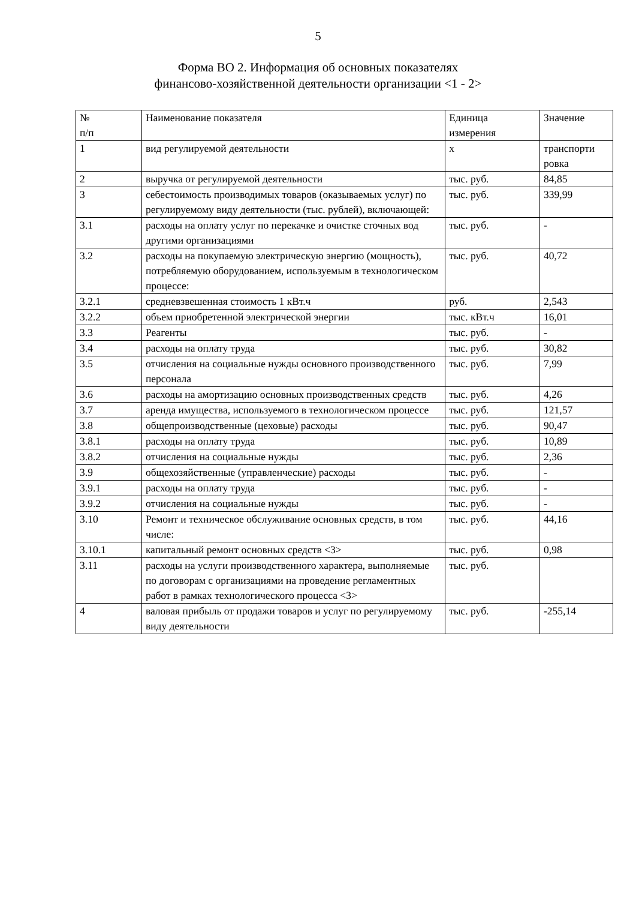5
Форма ВО 2. Информация об основных показателях
финансово-хозяйственной деятельности организации <1 - 2>
| № п/п | Наименование показателя | Единица измерения | Значение |
| 1 | вид регулируемой деятельности | х | транспорти ровка |
| 2 | выручка от регулируемой деятельности | тыс. руб. | 84,85 |
| 3 | себестоимость производимых товаров (оказываемых услуг) по регулируемому виду деятельности (тыс. рублей), включающей: | тыс. руб. | 339,99 |
| 3.1 | расходы на оплату услуг по перекачке и очистке сточных вод другими организациями | тыс. руб. | - |
| 3.2 | расходы на покупаемую электрическую энергию (мощность), потребляемую оборудованием, используемым в технологическом процессе: | тыс. руб. | 40,72 |
| 3.2.1 | средневзвешенная стоимость 1 кВт.ч | руб. | 2,543 |
| 3.2.2 | объем приобретенной электрической энергии | тыс. кВт.ч | 16,01 |
| 3.3 | Реагенты | тыс. руб. | - |
| 3.4 | расходы на оплату труда | тыс. руб. | 30,82 |
| 3.5 | отчисления на социальные нужды основного производственного персонала | тыс. руб. | 7,99 |
| 3.6 | расходы на амортизацию основных производственных средств | тыс. руб. | 4,26 |
| 3.7 | аренда имущества, используемого в технологическом процессе | тыс. руб. | 121,57 |
| 3.8 | общепроизводственные (цеховые) расходы | тыс. руб. | 90,47 |
| 3.8.1 | расходы на оплату труда | тыс. руб. | 10,89 |
| 3.8.2 | отчисления на социальные нужды | тыс. руб. | 2,36 |
| 3.9 | общехозяйственные (управленческие) расходы | тыс. руб. | - |
| 3.9.1 | расходы на оплату труда | тыс. руб. | - |
| 3.9.2 | отчисления на социальные нужды | тыс. руб. | - |
| 3.10 | Ремонт и техническое обслуживание основных средств, в том числе: | тыс. руб. | 44,16 |
| 3.10.1 | капитальный ремонт основных средств <3> | тыс. руб. | 0,98 |
| 3.11 | расходы на услуги производственного характера, выполняемые по договорам с организациями на проведение регламентных работ в рамках технологического процесса <3> | тыс. руб. | |
| 4 | валовая прибыль от продажи товаров и услуг по регулируемому виду деятельности | тыс. руб. | -255,14 |